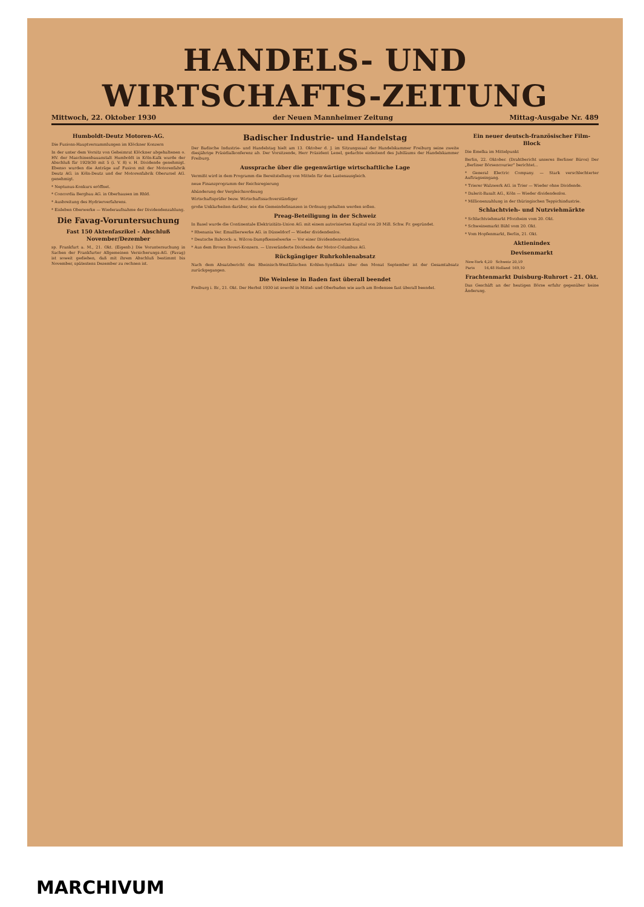HANDELS- UND WIRTSCHAFTS-ZEITUNG
Mittwoch, 22. Oktober 1930 der Neuen Mannheimer Zeitung Mittag-Ausgabe Nr. 489
Humboldt-Deutz Motoren-AG.
Die Fusions-Hauptversammlungen im Klöckner Konzern
In der unter dem Vorsitz von Geheimrat Klöckner abgehaltenen o. HV. der Maschinenbauanstalt Humboldt in Köln-Kalk wurde der Abschluß für 1929/30 mit 5 (i. V. 8) v. H. Dividende genehmigt. Ebenso wurden die Anträge auf Fusion mit der Motorenfabrik Deutz AG. in Köln-Deutz und der Motorenfabrik Oberursel AG. genehmigt.
* Neptunus-Konkurs eröffnet.
* Concordia Bergbau AG. in Oberhausen im Rhld.
* Ausbreitung des Hydrierverfahrens.
* Eisleben Oberwerke — Wiederaufnahme der Dividendenzahlung.
Die Favag-Voruntersuchung
Fast 150 Aktenfaszikel - Abschluß November/Dezember
sp. Frankfurt a. M., 21. Okt. (Eigenb.) Die Voruntersuchung in Sachen der Frankfurter Allgemeinen Versicherungs-AG. (Favag) ist soweit gediehen, daß mit ihrem Abschluß bestimmt bis November, spätestens Dezember zu rechnen ist.
Badischer Industrie- und Handelstag
Der Badische Industrie- und Handelstag hielt am 13. Oktober d. J. im Sitzungssaal der Handelskammer Freiburg seine zweite diesjährige Präsidialkonferenz ab. Der Vorsitzende, Herr Präsident Lenel, gedachte einleitend des Jubiläums der Handelskammer Freiburg.
Aussprache über die gegenwärtige wirtschaftliche Lage
Vermißt wird in dem Programm die Bereitstellung von Mitteln für den Lastenausgleich.
neue Finanzprogramm der Reichsregierung
Abänderung der Vergleichsordnung
Wirtschaftsprüfer bezw. Wirtschaftssachverständiger
große Unklarheiten darüber, wie die Gemeindefinanzen in Ordnung gehalten werden sollen.
Preag-Beteiligung in der Schweiz
In Basel wurde die Continentale Elektrizitäts-Union AG. mit einem autorisierten Kapital von 20 Mill. Schw. Fr. gegründet.
* Rhenania Ver. Emaillierwerke AG. in Düsseldorf — Wieder dividendenlos.
* Deutsche Babcock- u. Wilcox-Dampfkesselwerke — Vor einer Dividendenreduktion.
* Aus dem Brown Boveri-Konzern. — Unveränderte Dividende der Motor-Columbus AG.
Rückgängiger Ruhrkohlenabsatz
Nach dem Absatzbericht des Rheinisch-Westfälischen Kohlen-Syndikats über den Monat September ist der Gesamtabsatz zurückgegangen.
Die Weinlese in Baden fast überall beendet
Freiburg i. Br., 21. Okt. Der Herbst 1930 ist sowohl in Mittel- und Oberbaden wie auch am Bodensee fast überall beendet.
Ein neuer deutsch-französischer Film-Block
Die Emelka im Mittelpunkt
Berlin, 22. Oktober. (Drahtbericht unseres Berliner Büros) Der „Berliner Börsencourier“ berichtet...
* General Electric Company. — Stark verschlechterter Auftragseingang.
* Trierer Walzwerk AG. in Trier — Wieder ohne Dividende.
* Dalerit-Basalt AG., Köln — Wieder dividendenlos.
* Millionenzahlung in der thüringischen Teppichindustrie.
Schlachtvieh- und Nutzviehmärkte
* Schlachtviehmarkt Pforzheim vom 20. Okt.
* Schweinemarkt Bühl vom 20. Okt.
* Vom Hopfenmarkt, Berlin, 21. Okt.
Aktienindex
Devisenmarkt
| New-York | 4,20 | Schweiz | 20,59 |
| Paris | 16,48 | Holland | 169,10 |
Frachtenmarkt Duisburg-Ruhrort - 21. Okt.
Das Geschäft an der heutigen Börse erfuhr gegenüber keine Änderung.
MARCHIVUM